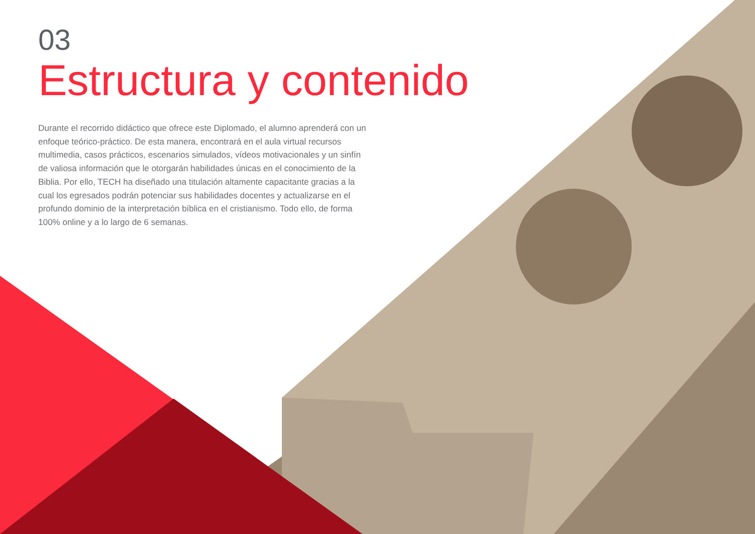03
Estructura y contenido
Durante el recorrido didáctico que ofrece este Diplomado, el alumno aprenderá con un enfoque teórico-práctico. De esta manera, encontrará en el aula virtual recursos multimedia, casos prácticos, escenarios simulados, vídeos motivacionales y un sinfín de valiosa información que le otorgarán habilidades únicas en el conocimiento de la Biblia. Por ello, TECH ha diseñado una titulación altamente capacitante gracias a la cual los egresados podrán potenciar sus habilidades docentes y actualizarse en el profundo dominio de la interpretación bíblica en el cristianismo. Todo ello, de forma 100% online y a lo largo de 6 semanas.